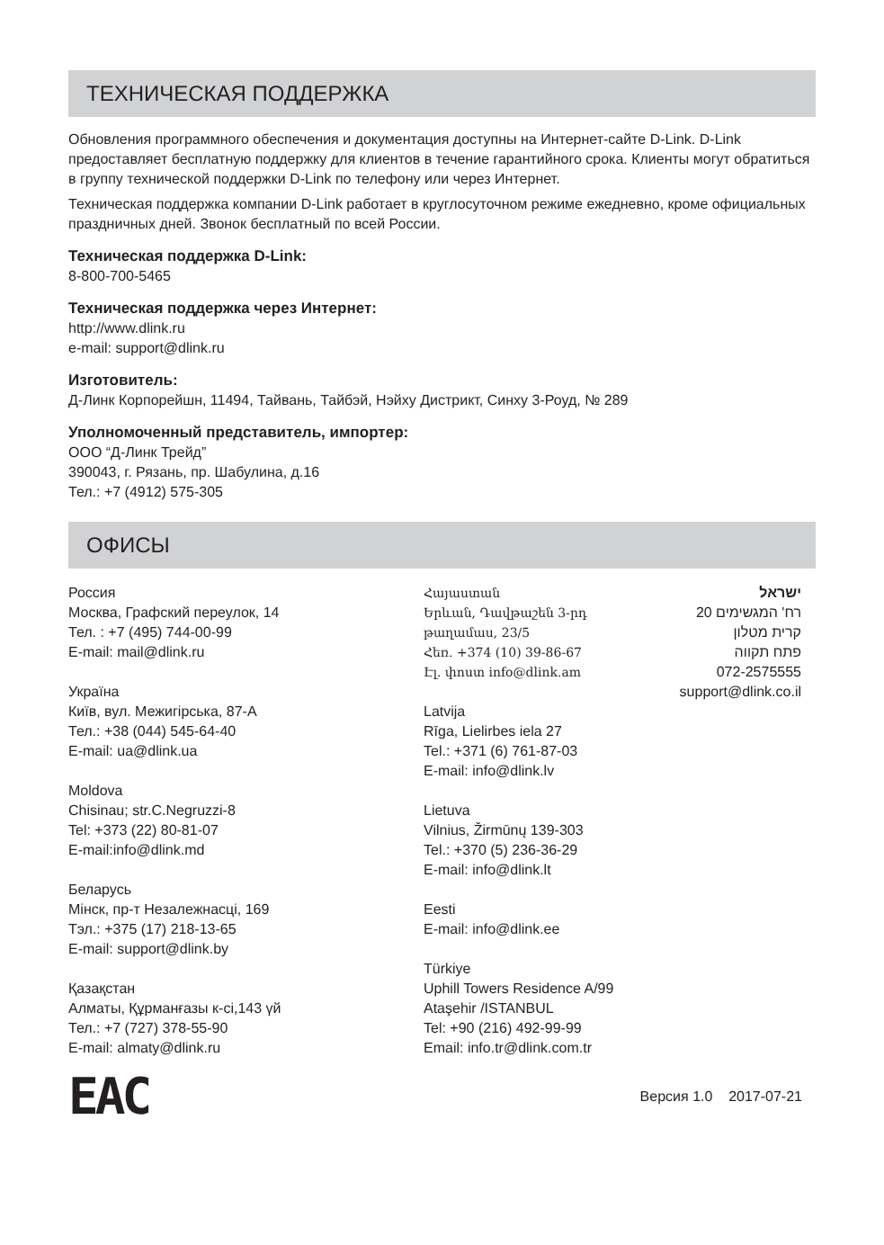ТЕХНИЧЕСКАЯ ПОДДЕРЖКА
Обновления программного обеспечения и документация доступны на Интернет-сайте D-Link. D-Link предоставляет бесплатную поддержку для клиентов в течение гарантийного срока. Клиенты могут обратиться в группу технической поддержки D-Link по телефону или через Интернет.
Техническая поддержка компании D-Link работает в круглосуточном режиме ежедневно, кроме официальных праздничных дней. Звонок бесплатный по всей России.
Техническая поддержка D-Link:
8-800-700-5465
Техническая поддержка через Интернет:
http://www.dlink.ru
e-mail: support@dlink.ru
Изготовитель:
Д-Линк Корпорейшн, 11494, Тайвань, Тайбэй, Нэйху Дистрикт, Синху 3-Роуд, № 289
Уполномоченный представитель, импортер:
ООО “Д-Линк Трейд”
390043, г. Рязань, пр. Шабулина, д.16
Тел.: +7 (4912) 575-305
ОФИСЫ
Россия
Москва, Графский переулок, 14
Тел. : +7 (495) 744-00-99
E-mail: mail@dlink.ru
Україна
Київ, вул. Межигірська, 87-А
Тел.: +38 (044) 545-64-40
E-mail: ua@dlink.ua
Moldova
Chisinau; str.C.Negruzzi-8
Tel: +373 (22) 80-81-07
E-mail:info@dlink.md
Беларусь
Мінск, пр-т Незалежнасці, 169
Тэл.: +375 (17) 218-13-65
E-mail: support@dlink.by
Қазақстан
Алматы, Құрманғазы к-сі,143 үй
Тел.: +7 (727) 378-55-90
E-mail: almaty@dlink.ru
Հայաստան
Երևան, Դավթաշեն 3-րդ թաղամաս, 23/5
Հեռ. +374 (10) 39-86-67
Էլ. փոստ info@dlink.am
Latvija
Rīga, Lielirbes iela 27
Tel.: +371 (6) 761-87-03
E-mail: info@dlink.lv
Lietuva
Vilnius, Žirmūnų 139-303
Tel.: +370 (5) 236-36-29
E-mail: info@dlink.lt
Eesti
E-mail: info@dlink.ee
Türkiye
Uphill Towers Residence A/99
Ataşehir /ISTANBUL
Tel: +90 (216) 492-99-99
Email: info.tr@dlink.com.tr
ישראל
רח' המגשימים 20
קרית מטלון
פתח תקווה
072-2575555
support@dlink.co.il
EAC
Версия 1.0 2017-07-21